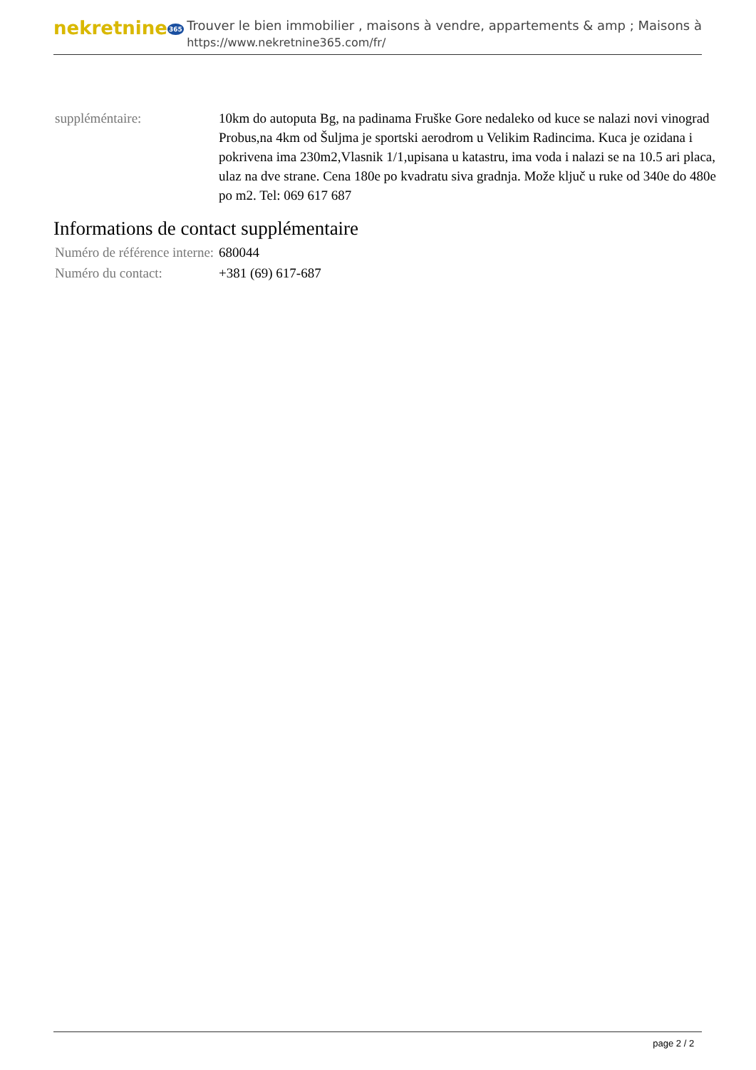nekretnine365
Trouver le bien immobilier , maisons à vendre, appartements & amp ; Maisons à
https://www.nekretnine365.com/fr/
| suppléméntaire: | 10km do autoputa Bg, na padinama Fruške Gore nedaleko od kuce se nalazi novi vinograd Probus,na 4km od Šuljma je sportski aerodrom u Velikim Radincima. Kuca je ozidana i pokrivena ima 230m2,Vlasnik 1/1,upisana u katastru, ima voda i nalazi se na 10.5 ari placa, ulaz na dve strane. Cena 180e po kvadratu siva gradnja. Može ključ u ruke od 340e do 480e po m2. Tel: 069 617 687 |
Informations de contact supplémentaire
| Numéro de référence interne: | 680044 |
| Numéro du contact: | +381 (69) 617-687 |
page 2 / 2